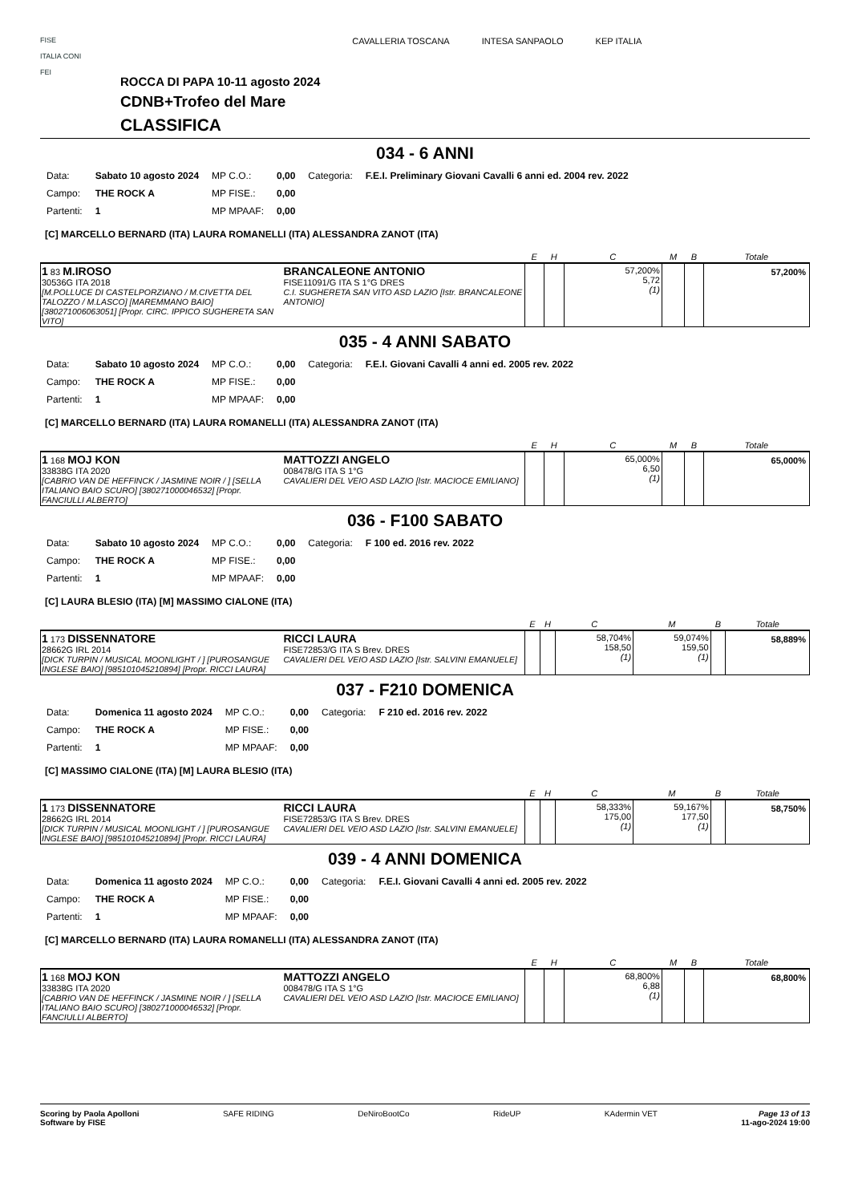FISE
ITALIA CONI
FEI
ROCCA DI PAPA 10-11 agosto 2024
CDNB+Trofeo del Mare
CLASSIFICA
CAVALLERIA TOSCANA INTESA SANPAOLO KEP ITALIA
034 - 6 ANNI
| Data: | Sabato 10 agosto 2024 | MP C.O.: | 0,00 | Categoria: | F.E.I. Preliminary Giovani Cavalli 6 anni ed. 2004 rev. 2022 |
| Campo: | THE ROCK A | MP FISE.: | 0,00 | | |
| Partenti: | 1 | MP MPAAF: | 0,00 | | |
[C] MARCELLO BERNARD (ITA) LAURA ROMANELLI (ITA) ALESSANDRA ZANOT (ITA)
| | | E | H | C | M | B | Totale |
| --- | --- | --- | --- | --- | --- | --- | --- |
| 1 83 M.IROSO 30536G ITA 2018 [M.POLLUCE DI CASTELPORZIANO / M.CIVETTA DEL TALOZZO / M.LASCO] [MAREMMANO BAIO] [380271006063051] [Propr. CIRC. IPPICO SUGHERETA SAN VITO] | BRANCALEONE ANTONIO FISE11091/G ITA S 1°G DRES C.I. SUGHERETA SAN VITO ASD LAZIO [Istr. BRANCALEONE ANTONIO] | | | 57,200% 5,72 (1) | | | 57,200% |
035 - 4 ANNI SABATO
| Data: | Sabato 10 agosto 2024 | MP C.O.: | 0,00 | Categoria: | F.E.I. Giovani Cavalli 4 anni ed. 2005 rev. 2022 |
| Campo: | THE ROCK A | MP FISE.: | 0,00 | | |
| Partenti: | 1 | MP MPAAF: | 0,00 | | |
[C] MARCELLO BERNARD (ITA) LAURA ROMANELLI (ITA) ALESSANDRA ZANOT (ITA)
| | | E | H | C | M | B | Totale |
| --- | --- | --- | --- | --- | --- | --- | --- |
| 1 168 MOJ KON 33838G ITA 2020 [CABRIO VAN DE HEFFINCK / JASMINE NOIR / ] [SELLA ITALIANO BAIO SCURO] [380271000046532] [Propr. FANCIULLI ALBERTO] | MATTOZZI ANGELO 008478/G ITA S 1°G CAVALIERI DEL VEIO ASD LAZIO [Istr. MACIOCE EMILIANO] | | | 65,000% 6,50 (1) | | | 65,000% |
036 - F100 SABATO
| Data: | Sabato 10 agosto 2024 | MP C.O.: | 0,00 | Categoria: | F 100 ed. 2016 rev. 2022 |
| Campo: | THE ROCK A | MP FISE.: | 0,00 | | |
| Partenti: | 1 | MP MPAAF: | 0,00 | | |
[C] LAURA BLESIO (ITA) [M] MASSIMO CIALONE (ITA)
| | | E | H | C | M | B | Totale |
| --- | --- | --- | --- | --- | --- | --- | --- |
| 1 173 DISSENNATORE 28662G IRL 2014 [DICK TURPIN / MUSICAL MOONLIGHT / ] [PUROSANGUE INGLESE BAIO] [985101045210894] [Propr. RICCI LAURA] | RICCI LAURA FISE72853/G ITA S Brev. DRES CAVALIERI DEL VEIO ASD LAZIO [Istr. SALVINI EMANUELE] | | | 58,704% 158,50 (1) | 59,074% 159,50 (1) | | 58,889% |
037 - F210 DOMENICA
| Data: | Domenica 11 agosto 2024 | MP C.O.: | 0,00 | Categoria: | F 210 ed. 2016 rev. 2022 |
| Campo: | THE ROCK A | MP FISE.: | 0,00 | | |
| Partenti: | 1 | MP MPAAF: | 0,00 | | |
[C] MASSIMO CIALONE (ITA) [M] LAURA BLESIO (ITA)
| | | E | H | C | M | B | Totale |
| --- | --- | --- | --- | --- | --- | --- | --- |
| 1 173 DISSENNATORE 28662G IRL 2014 [DICK TURPIN / MUSICAL MOONLIGHT / ] [PUROSANGUE INGLESE BAIO] [985101045210894] [Propr. RICCI LAURA] | RICCI LAURA FISE72853/G ITA S Brev. DRES CAVALIERI DEL VEIO ASD LAZIO [Istr. SALVINI EMANUELE] | | | 58,333% 175,00 (1) | 59,167% 177,50 (1) | | 58,750% |
039 - 4 ANNI DOMENICA
| Data: | Domenica 11 agosto 2024 | MP C.O.: | 0,00 | Categoria: | F.E.I. Giovani Cavalli 4 anni ed. 2005 rev. 2022 |
| Campo: | THE ROCK A | MP FISE.: | 0,00 | | |
| Partenti: | 1 | MP MPAAF: | 0,00 | | |
[C] MARCELLO BERNARD (ITA) LAURA ROMANELLI (ITA) ALESSANDRA ZANOT (ITA)
| | | E | H | C | M | B | Totale |
| --- | --- | --- | --- | --- | --- | --- | --- |
| 1 168 MOJ KON 33838G ITA 2020 [CABRIO VAN DE HEFFINCK / JASMINE NOIR / ] [SELLA ITALIANO BAIO SCURO] [380271000046532] [Propr. FANCIULLI ALBERTO] | MATTOZZI ANGELO 008478/G ITA S 1°G CAVALIERI DEL VEIO ASD LAZIO [Istr. MACIOCE EMILIANO] | | | 68,800% 6,88 (1) | | | 68,800% |
Scoring by Paola Apolloni
Software by FISE
SAFE RIDING DeNiroBootCo RideUP KAdermin VET Page 13 of 13
11-ago-2024 19:00